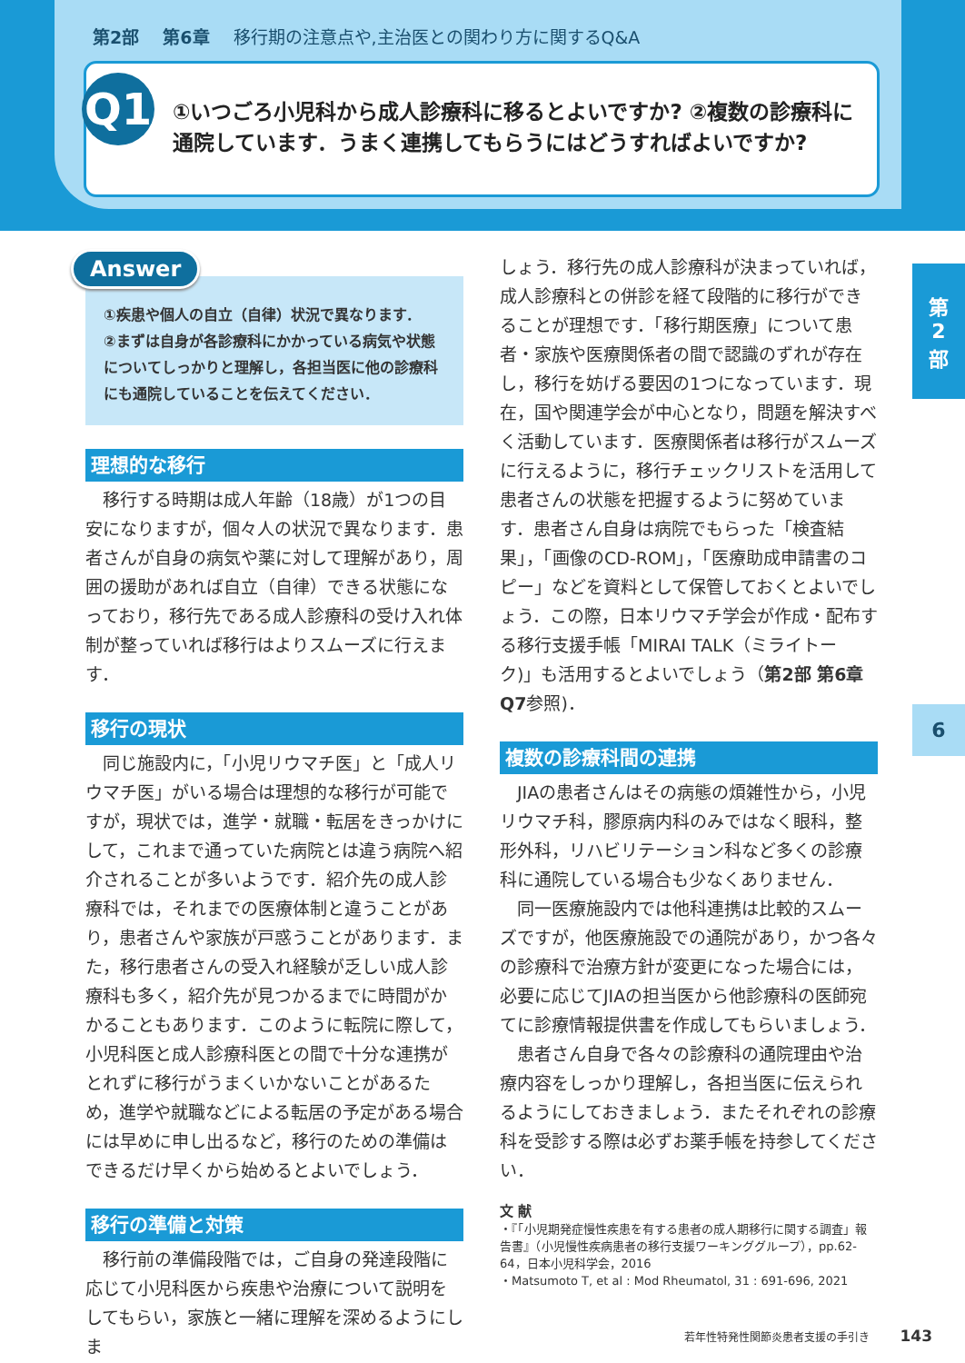第2部 第6章 移行期の注意点や,主治医との関わり方に関するQ&A
Q1
①いつごろ小児科から成人診療科に移るとよいですか? ②複数の診療科に通院しています．うまく連携してもらうにはどうすればよいですか?
第
2
部
6
Answer
①疾患や個人の自立（自律）状況で異なります．
②まずは自身が各診療科にかかっている病気や状態についてしっかりと理解し，各担当医に他の診療科にも通院していることを伝えてください．
理想的な移行
移行する時期は成人年齢（18歳）が1つの目安になりますが，個々人の状況で異なります．患者さんが自身の病気や薬に対して理解があり，周囲の援助があれば自立（自律）できる状態になっており，移行先である成人診療科の受け入れ体制が整っていれば移行はよりスムーズに行えます．
移行の現状
同じ施設内に，「小児リウマチ医」と「成人リウマチ医」がいる場合は理想的な移行が可能ですが，現状では，進学・就職・転居をきっかけにして，これまで通っていた病院とは違う病院へ紹介されることが多いようです．紹介先の成人診療科では，それまでの医療体制と違うことがあり，患者さんや家族が戸惑うことがあります．また，移行患者さんの受入れ経験が乏しい成人診療科も多く，紹介先が見つかるまでに時間がかかることもあります．このように転院に際して，小児科医と成人診療科医との間で十分な連携がとれずに移行がうまくいかないことがあるため，進学や就職などによる転居の予定がある場合には早めに申し出るなど，移行のための準備はできるだけ早くから始めるとよいでしょう．
移行の準備と対策
移行前の準備段階では，ご自身の発達段階に応じて小児科医から疾患や治療について説明をしてもらい，家族と一緒に理解を深めるようにしま
しょう．移行先の成人診療科が決まっていれば，成人診療科との併診を経て段階的に移行ができることが理想です．「移行期医療」について患者・家族や医療関係者の間で認識のずれが存在し，移行を妨げる要因の1つになっています．現在，国や関連学会が中心となり，問題を解決すべく活動しています．医療関係者は移行がスムーズに行えるように，移行チェックリストを活用して患者さんの状態を把握するように努めています．患者さん自身は病院でもらった「検査結果」，「画像のCD-ROM」，「医療助成申請書のコピー」などを資料として保管しておくとよいでしょう．この際，日本リウマチ学会が作成・配布する移行支援手帳「MIRAI TALK（ミライトーク)」も活用するとよいでしょう（第2部 第6章Q7参照)．
複数の診療科間の連携
JIAの患者さんはその病態の煩雑性から，小児リウマチ科，膠原病内科のみではなく眼科，整形外科，リハビリテーション科など多くの診療科に通院している場合も少なくありません．
同一医療施設内では他科連携は比較的スムーズですが，他医療施設での通院があり，かつ各々の診療科で治療方針が変更になった場合には，必要に応じてJIAの担当医から他診療科の医師宛てに診療情報提供書を作成してもらいましょう．
患者さん自身で各々の診療科の通院理由や治療内容をしっかり理解し，各担当医に伝えられるようにしておきましょう．またそれぞれの診療科を受診する際は必ずお薬手帳を持参してください．
文 献
・『「小児期発症慢性疾患を有する患者の成人期移行に関する調査」報告書』（小児慢性疾病患者の移行支援ワーキンググループ），pp.62-64，日本小児科学会，2016
・Matsumoto T, et al : Mod Rheumatol, 31 : 691-696, 2021
若年性特発性関節炎患者支援の手引き 143